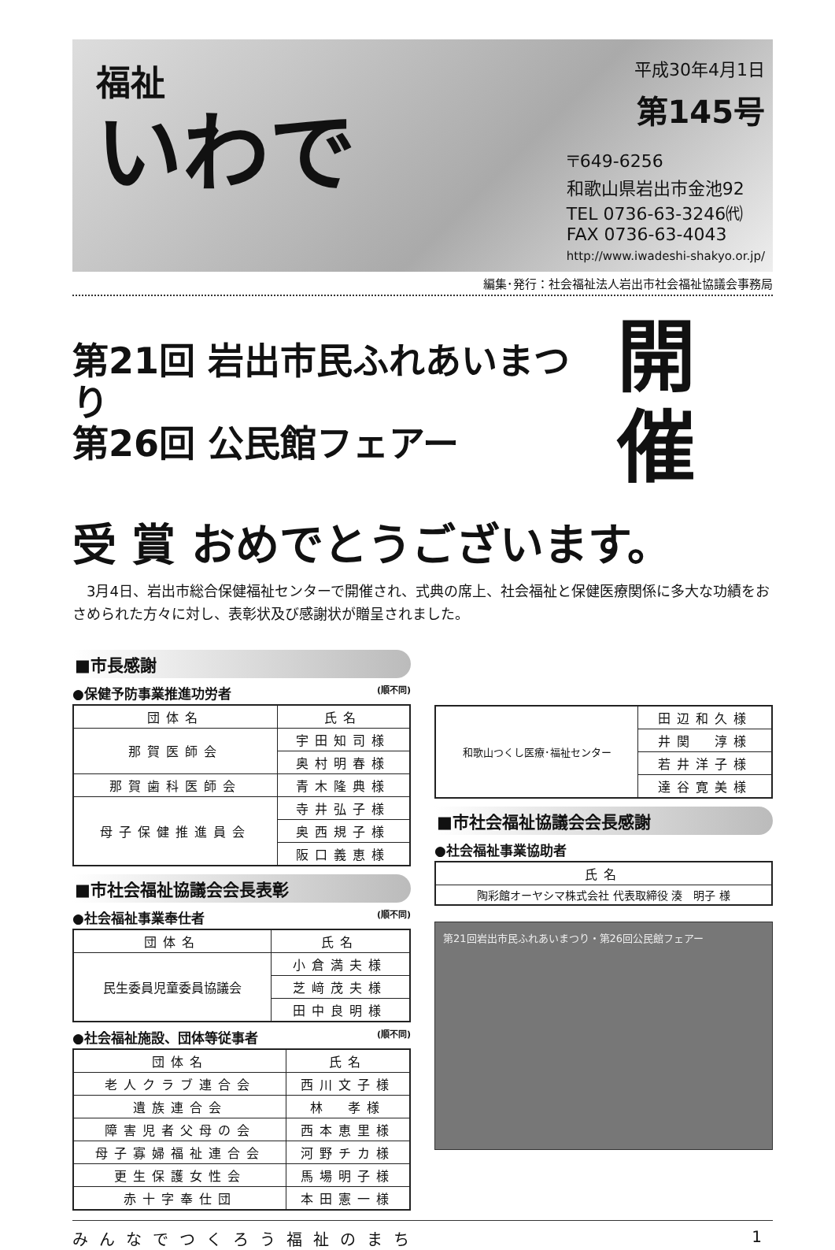福祉
いわで
平成30年4月1日
第145号
〒649-6256
和歌山県岩出市金池92
TEL 0736-63-3246㈹
FAX 0736-63-4043
http://www.iwadeshi-shakyo.or.jp/
編集･発行：社会福祉法人岩出市社会福祉協議会事務局
第21回 岩出市民ふれあいまつり
第26回 公民館フェアー
開催
受 賞 おめでとうございます。
　3月4日、岩出市総合保健福祉センターで開催され、式典の席上、社会福祉と保健医療関係に多大な功績をおさめられた方々に対し、表彰状及び感謝状が贈呈されました。
■市長感謝
●保健予防事業推進功労者 (順不同)
| 団体名 | 氏名 |
| --- | --- |
| 那賀医師会 | 宇田知司様 |
| | 奥村明春様 |
| 那賀歯科医師会 | 青木隆典様 |
| 母子保健推進員会 | 寺井弘子様 |
| | 奥西規子様 |
| | 阪口義恵様 |
■市社会福祉協議会会長表彰
●社会福祉事業奉仕者 (順不同)
| 団体名 | 氏名 |
| --- | --- |
| 民生委員児童委員協議会 | 小倉満夫様 |
| | 芝﨑茂夫様 |
| | 田中良明様 |
●社会福祉施設、団体等従事者 (順不同)
| 団体名 | 氏名 |
| --- | --- |
| 老人クラブ連合会 | 西川文子様 |
| 遺族連合会 | 林 孝様 |
| 障害児者父母の会 | 西本恵里様 |
| 母子寡婦福祉連合会 | 河野チカ様 |
| 更生保護女性会 | 馬場明子様 |
| 赤十字奉仕団 | 本田憲一様 |
| 和歌山つくし医療･福祉センター | 田辺和久様 |
| | 井関 淳様 |
| | 若井洋子様 |
| | 達谷寛美様 |
■市社会福祉協議会会長感謝
●社会福祉事業協助者
| 氏名 |
| --- |
| 陶彩館オーヤシマ株式会社 代表取締役 湊 明子 様 |
第21回岩出市民ふれあいまつり・第26回公民館フェアー
みんなでつくろう福祉のまち 1